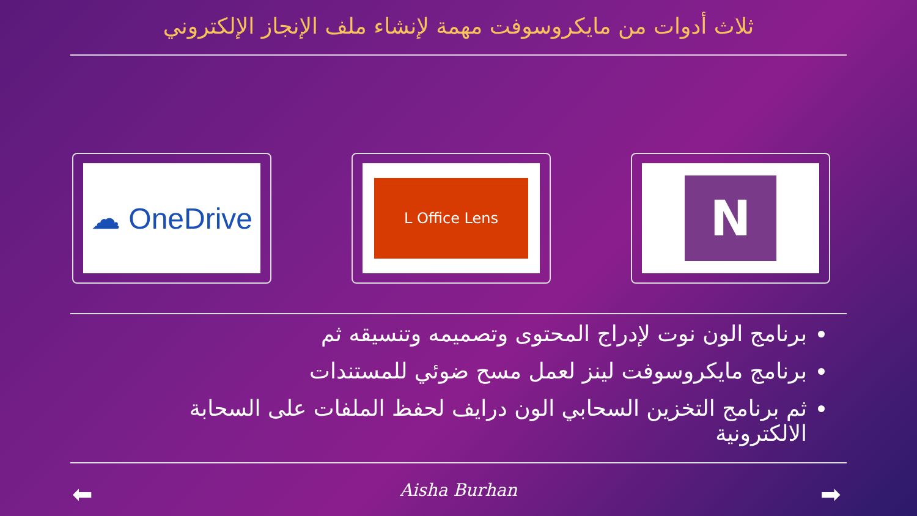ثلاث أدوات من مايكروسوفت مهمة لإنشاء ملف الإنجاز الإلكتروني
☁ OneDrive
L Office Lens
N
برنامج الون نوت لإدراج المحتوى وتصميمه وتنسيقه ثم
برنامج مايكروسوفت لينز لعمل مسح ضوئي للمستندات
ثم برنامج التخزين السحابي الون درايف لحفظ الملفات على السحابة الالكترونية
⬅ Aisha Burhan ➡